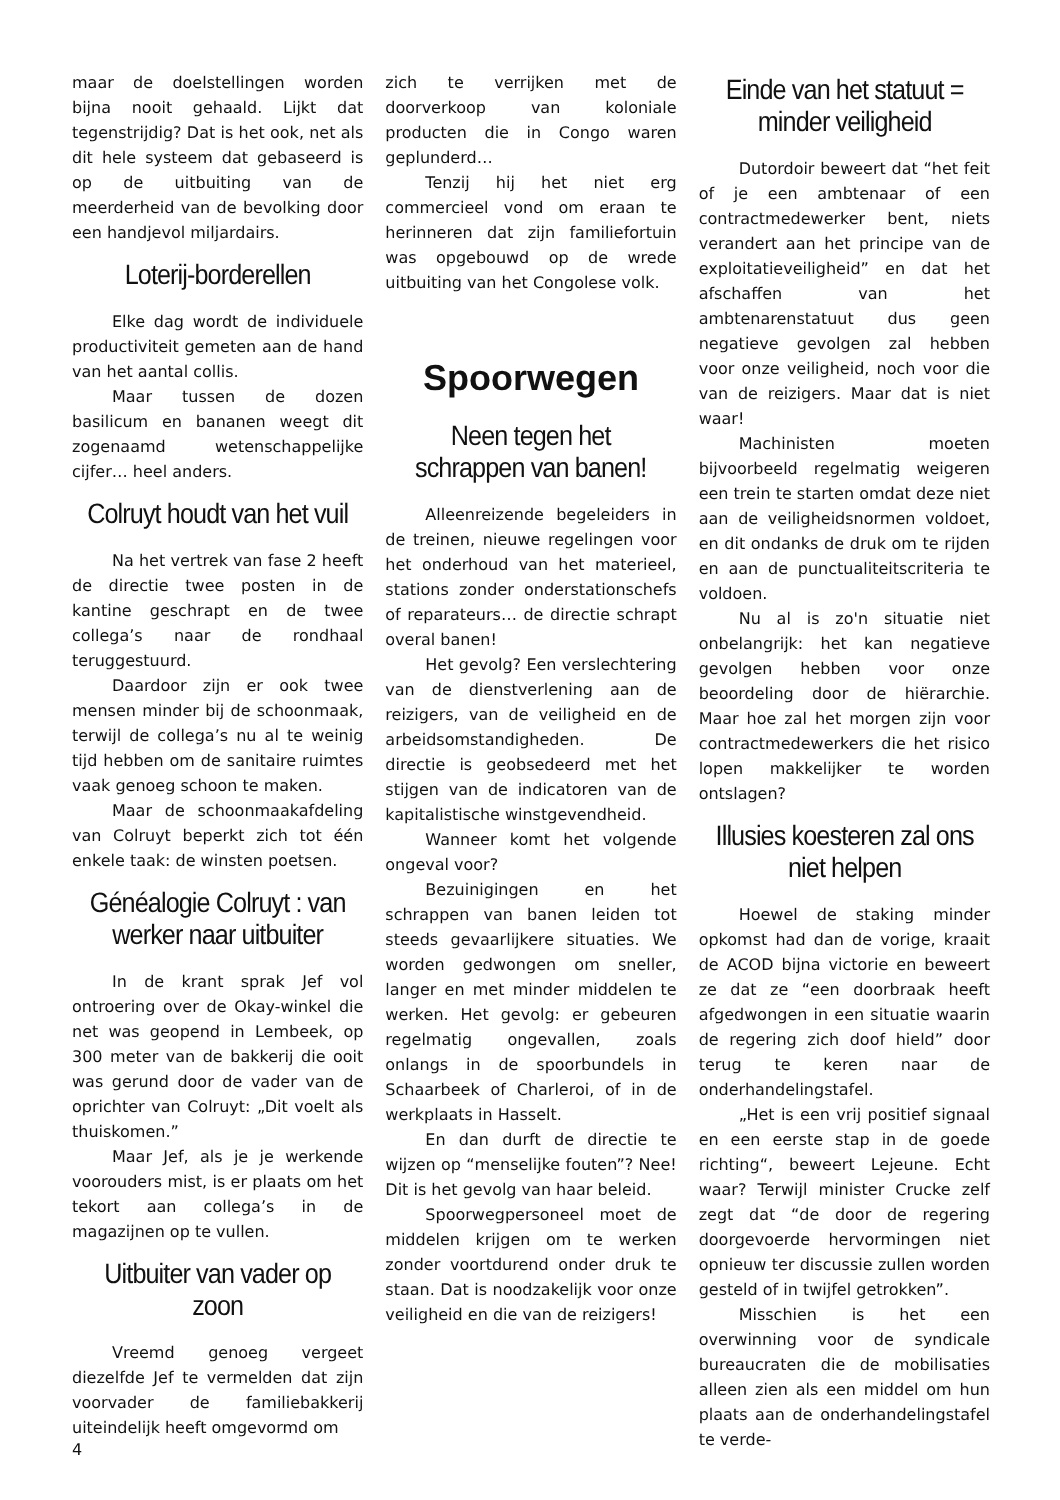maar de doelstellingen worden bijna nooit gehaald. Lijkt dat tegenstrijdig? Dat is het ook, net als dit hele systeem dat gebaseerd is op de uitbuiting van de meerderheid van de bevolking door een handjevol miljardairs.
Loterij-borderellen
Elke dag wordt de individuele productiviteit gemeten aan de hand van het aantal collis.
Maar tussen de dozen basilicum en bananen weegt dit zogenaamd wetenschappelijke cijfer… heel anders.
Colruyt houdt van het vuil
Na het vertrek van fase 2 heeft de directie twee posten in de kantine geschrapt en de twee collega’s naar de rondhaal teruggestuurd.
Daardoor zijn er ook twee mensen minder bij de schoonmaak, terwijl de collega’s nu al te weinig tijd hebben om de sanitaire ruimtes vaak genoeg schoon te maken.
Maar de schoonmaakafdeling van Colruyt beperkt zich tot één enkele taak: de winsten poetsen.
Généalogie Colruyt : van werker naar uitbuiter
In de krant sprak Jef vol ontroering over de Okay-winkel die net was geopend in Lembeek, op 300 meter van de bakkerij die ooit was gerund door de vader van de oprichter van Colruyt: „Dit voelt als thuiskomen.”
Maar Jef, als je je werkende voorouders mist, is er plaats om het tekort aan collega’s in de magazijnen op te vullen.
Uitbuiter van vader op zoon
Vreemd genoeg vergeet diezelfde Jef te vermelden dat zijn voorvader de familiebakkerij uiteindelijk heeft omgevormd om
zich te verrijken met de doorverkoop van koloniale producten die in Congo waren geplunderd…
Tenzij hij het niet erg commercieel vond om eraan te herinneren dat zijn familiefortuin was opgebouwd op de wrede uitbuiting van het Congolese volk.
Spoorwegen
Neen tegen het schrappen van banen!
Alleenreizende begeleiders in de treinen, nieuwe regelingen voor het onderhoud van het materieel, stations zonder onderstationschefs of reparateurs… de directie schrapt overal banen!
Het gevolg? Een verslechtering van de dienstverlening aan de reizigers, van de veiligheid en de arbeidsomstandigheden. De directie is geobsedeerd met het stijgen van de indicatoren van de kapitalistische winstgevendheid.
Wanneer komt het volgende ongeval voor?
Bezuinigingen en het schrappen van banen leiden tot steeds gevaarlijkere situaties. We worden gedwongen om sneller, langer en met minder middelen te werken. Het gevolg: er gebeuren regelmatig ongevallen, zoals onlangs in de spoorbundels in Schaarbeek of Charleroi, of in de werkplaats in Hasselt.
En dan durft de directie te wijzen op “menselijke fouten”? Nee! Dit is het gevolg van haar beleid.
Spoorwegpersoneel moet de middelen krijgen om te werken zonder voortdurend onder druk te staan. Dat is noodzakelijk voor onze veiligheid en die van de reizigers!
Einde van het statuut = minder veiligheid
Dutordoir beweert dat “het feit of je een ambtenaar of een contractmedewerker bent, niets verandert aan het principe van de exploitatieveiligheid” en dat het afschaffen van het ambtenarenstatuut dus geen negatieve gevolgen zal hebben voor onze veiligheid, noch voor die van de reizigers. Maar dat is niet waar!
Machinisten moeten bijvoorbeeld regelmatig weigeren een trein te starten omdat deze niet aan de veiligheidsnormen voldoet, en dit ondanks de druk om te rijden en aan de punctualiteitscriteria te voldoen.
Nu al is zo'n situatie niet onbelangrijk: het kan negatieve gevolgen hebben voor onze beoordeling door de hiërarchie. Maar hoe zal het morgen zijn voor contractmedewerkers die het risico lopen makkelijker te worden ontslagen?
Illusies koesteren zal ons niet helpen
Hoewel de staking minder opkomst had dan de vorige, kraait de ACOD bijna victorie en beweert ze dat ze “een doorbraak heeft afgedwongen in een situatie waarin de regering zich doof hield” door terug te keren naar de onderhandelingstafel.
„Het is een vrij positief signaal en een eerste stap in de goede richting“, beweert Lejeune. Echt waar? Terwijl minister Crucke zelf zegt dat “de door de regering doorgevoerde hervormingen niet opnieuw ter discussie zullen worden gesteld of in twijfel getrokken”.
Misschien is het een overwinning voor de syndicale bureaucraten die de mobilisaties alleen zien als een middel om hun plaats aan de onderhandelingstafel te verde-
4